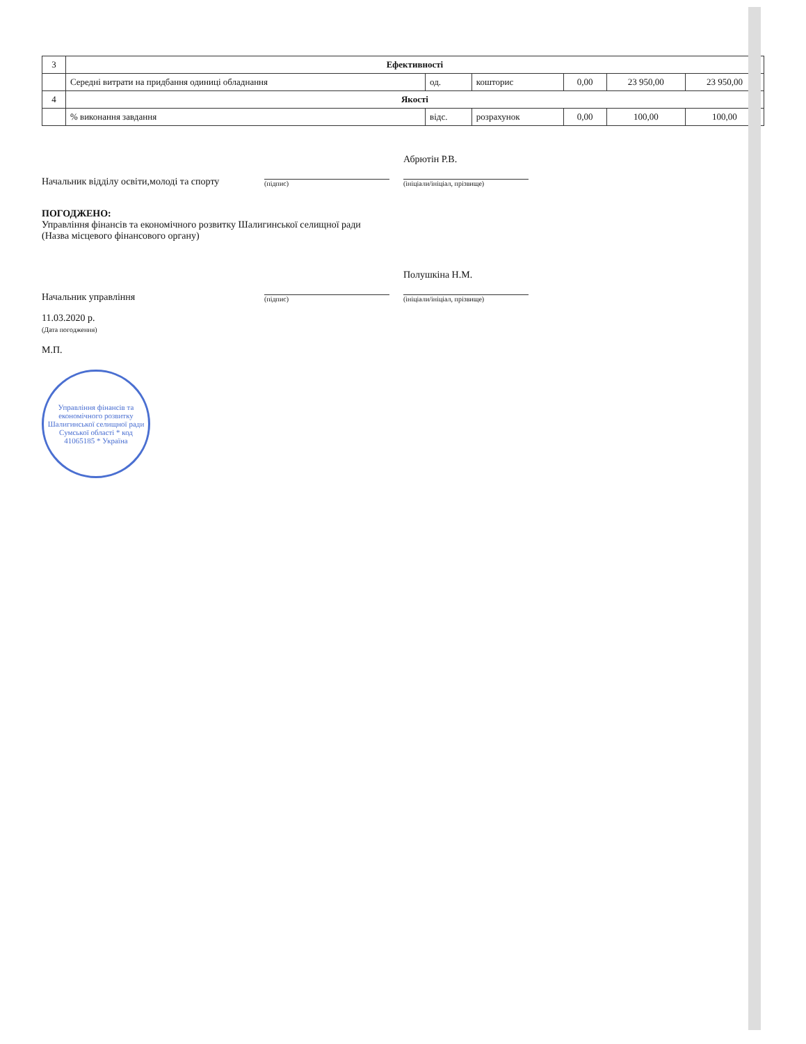| 3 | Ефективності | | | | | |
| | Середні витрати на придбання одиниці обладнання | од. | кошторис | 0,00 | 23 950,00 | 23 950,00 |
| 4 | Якості | | | | | |
| | % виконання завдання | відс. | розрахунок | 0,00 | 100,00 | 100,00 |
Начальник відділу освіти,молоді та спорту
(підпис)
Абрютін Р.В.
(ініціали/ініціал, прізвище)
ПОГОДЖЕНО:
Управління фінансів та економічного розвитку Шалигинської селищної ради
(Назва місцевого фінансового органу)
Начальник управління
(підпис)
Полушкіна Н.М.
(ініціали/ініціал, прізвище)
11.03.2020 р.
(Дата погодження)
М.П.
Управління фінансів та економічного розвитку Шалигинської селищної ради Сумської області * код 41065185 * Україна